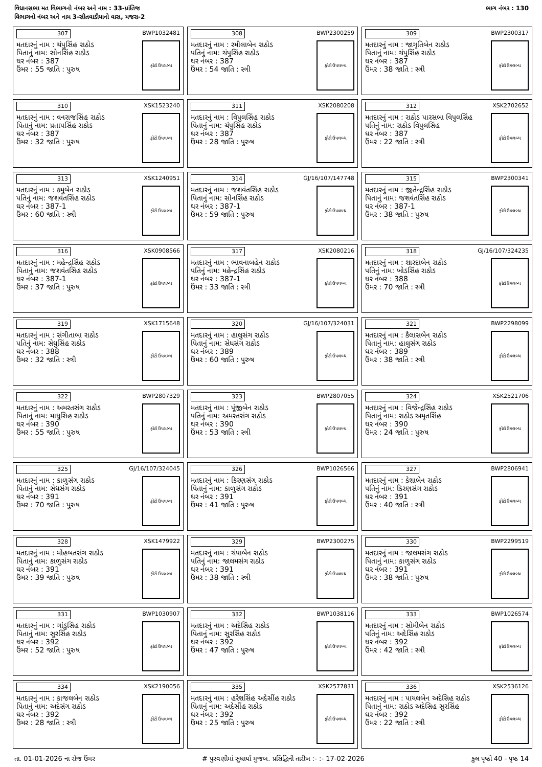વિધાનસભા મત વિભાગનો નંબર અને નામ : 33-પ્રાંતિજ
વિભાગનો નંબર અને નામ 3-સીતવાડીયાનો વાસ, મજરા-2
ભાગ નંબર : 130
307 BWP1032481
મતદારનું નામ : ચંપુસિંહ રાઠોડ
પિતાનું નામ: સોનસિંહ રાઠોડ
ઘર નંબર : 387
ઉંમર : 55 જાતિ : પુરુષ
ફોટો ઉપલબ્ધ
308 BWP2300259
મતદારનું નામ : રમીલાબેન રાઠોડ
પતિનું નામ: ચંપુસિંહ રાઠોડ
ઘર નંબર : 387
ઉંમર : 54 જાતિ : સ્ત્રી
ફોટો ઉપલબ્ધ
309 BWP2300317
મતદારનું નામ : જાગૃતિબેન રાઠોડ
પિતાનું નામ: ચંપુસિંહ રાઠોડ
ઘર નંબર : 387
ઉંમર : 38 જાતિ : સ્ત્રી
ફોટો ઉપલબ્ધ
310 XSK1523240
મતદારનું નામ : વનરાજસિંહ રાઠોડ
પિતાનું નામ: પ્રતાપસિંહ રાઠોડ
ઘર નંબર : 387
ઉંમર : 32 જાતિ : પુરુષ
ફોટો ઉપલબ્ધ
311 XSK2080208
મતદારનું નામ : વિપુલસિંહ રાઠોડ
પિતાનું નામ: ચંપુસિંહ રાઠોડ
ઘર નંબર : 387
ઉંમર : 28 જાતિ : પુરુષ
ફોટો ઉપલબ્ધ
312 XSK2702652
મતદારનું નામ : રાઠોડ પારસબા વિપુલસિંહ
પતિનું નામ: રાઠોડ વિપુલસિંહ
ઘર નંબર : 387
ઉંમર : 22 જાતિ : સ્ત્રી
ફોટો ઉપલબ્ધ
313 XSK1240951
મતદારનું નામ : કમુબેન રાઠોડ
પતિનું નામ: જશવંતસિંહ રાઠોડ
ઘર નંબર : 387-1
ઉંમર : 60 જાતિ : સ્ત્રી
ફોટો ઉપલબ્ધ
314 GJ/16/107/147748
મતદારનું નામ : જશવંતસિંહ રાઠોડ
પિતાનું નામ: સોનસિંહ રાઠોડ
ઘર નંબર : 387-1
ઉંમર : 59 જાતિ : પુરુષ
ફોટો ઉપલબ્ધ
315 BWP2300341
મતદારનું નામ : જીતેન્દ્રસિંહ રાઠોડ
પિતાનું નામ: જશવંતસિંહ રાઠોડ
ઘર નંબર : 387-1
ઉંમર : 38 જાતિ : પુરુષ
ફોટો ઉપલબ્ધ
316 XSK0908566
મતદારનું નામ : મહેન્દ્રસિંહ રાઠોડ
પિતાનું નામ: જશવંતસિંહ રાઠોડ
ઘર નંબર : 387-1
ઉંમર : 37 જાતિ : પુરુષ
ફોટો ઉપલબ્ધ
317 XSK2080216
મતદારનું નામ : ભાવનાબહેન રાઠોડ
પતિનું નામ: મહેન્દ્રસિંહ રાઠોડ
ઘર નંબર : 387-1
ઉંમર : 33 જાતિ : સ્ત્રી
ફોટો ઉપલબ્ધ
318 GJ/16/107/324235
મતદારનું નામ : શારદાબેન રાઠોડ
પતિનું નામ: ખોડસિંહ રાઠોડ
ઘર નંબર : 388
ઉંમર : 70 જાતિ : સ્ત્રી
ફોટો ઉપલબ્ધ
319 XSK1715648
મતદારનું નામ : સંગીતાબા રાઠોડ
પતિનું નામ: સેધુસિંહ રાઠોડ
ઘર નંબર : 388
ઉંમર : 32 જાતિ : સ્ત્રી
ફોટો ઉપલબ્ધ
320 GJ/16/107/324031
મતદારનું નામ : હાલુસંગ રાઠોડ
પિતાનું નામ: સેધસંગ રાઠોડ
ઘર નંબર : 389
ઉંમર : 60 જાતિ : પુરુષ
ફોટો ઉપલબ્ધ
321 BWP2298099
મતદારનું નામ : કૈલાસબેન રાઠોડ
પિતાનું નામ: હાલુસંગ રાઠોડ
ઘર નંબર : 389
ઉંમર : 38 જાતિ : સ્ત્રી
ફોટો ઉપલબ્ધ
322 BWP2807329
મતદારનું નામ : અમરતસંગ રાઠોડ
પિતાનું નામ: માધુસિહ રાઠોડ
ઘર નંબર : 390
ઉંમર : 55 જાતિ : પુરુષ
ફોટો ઉપલબ્ધ
323 BWP2807055
મતદારનું નામ : પૂંજીબેન રાઠોડ
પતિનું નામ: અમરતસંગ રાઠોડ
ઘર નંબર : 390
ઉંમર : 53 જાતિ : સ્ત્રી
ફોટો ઉપલબ્ધ
324 XSK2521706
મતદારનું નામ : વિજેન્દ્રસિંહ રાઠોડ
પિતાનું નામ: રાઠોડ અમૃતસિંહ
ઘર નંબર : 390
ઉંમર : 24 જાતિ : પુરુષ
ફોટો ઉપલબ્ધ
325 GJ/16/107/324045
મતદારનું નામ : કાળુસંગ રાઠોડ
પિતાનું નામ: સેધસંગ રાઠોડ
ઘર નંબર : 391
ઉંમર : 70 જાતિ : પુરુષ
ફોટો ઉપલબ્ધ
326 BWP1026566
મતદારનું નામ : કિરણસંગ રાઠોડ
પિતાનું નામ: કાળુસંગ રાઠોડ
ઘર નંબર : 391
ઉંમર : 41 જાતિ : પુરુષ
ફોટો ઉપલબ્ધ
327 BWP2806941
મતદારનું નામ : કેશાબેન રાઠોડ
પતિનું નામ: કિરણસંગ રાઠોડ
ઘર નંબર : 391
ઉંમર : 40 જાતિ : સ્ત્રી
ફોટો ઉપલબ્ધ
328 XSK1479922
મતદારનું નામ : મોહબતસંગ રાઠોડ
પિતાનું નામ: કાળુસંગ રાઠોડ
ઘર નંબર : 391
ઉંમર : 39 જાતિ : પુરુષ
ફોટો ઉપલબ્ધ
329 BWP2300275
મતદારનું નામ : ચંપાબેન રાઠોડ
પતિનું નામ: જાલમસંગ રાઠોડ
ઘર નંબર : 391
ઉંમર : 38 જાતિ : સ્ત્રી
ફોટો ઉપલબ્ધ
330 BWP2299519
મતદારનું નામ : જાલમસંગ રાઠોડ
પિતાનું નામ: કાળુસંગ રાઠોડ
ઘર નંબર : 391
ઉંમર : 38 જાતિ : પુરુષ
ફોટો ઉપલબ્ધ
331 BWP1030907
મતદારનું નામ : ગાંડુસિંહ રાઠોડ
પિતાનું નામ: સુરસિંહ રાઠોડ
ઘર નંબર : 392
ઉંમર : 52 જાતિ : પુરુષ
ફોટો ઉપલબ્ધ
332 BWP1038116
મતદારનું નામ : અદેસિંહ રાઠોડ
પિતાનું નામ: સુરસિંહ રાઠોડ
ઘર નંબર : 392
ઉંમર : 47 જાતિ : પુરુષ
ફોટો ઉપલબ્ધ
333 BWP1026574
મતદારનું નામ : સોમીબેન રાઠોડ
પતિનું નામ: અદેસિંહ રાઠોડ
ઘર નંબર : 392
ઉંમર : 42 જાતિ : સ્ત્રી
ફોટો ઉપલબ્ધ
334 XSK2190056
મતદારનું નામ : કાજલબેન રાઠોડ
પિતાનું નામ: અદેસંગ રાઠોડ
ઘર નંબર : 392
ઉંમર : 28 જાતિ : સ્ત્રી
ફોટો ઉપલબ્ધ
335 XSK2577831
મતદારનું નામ : હરેશસિંહ અદેસીંહ રાઠોડ
પિતાનું નામ: અદેસીંહ રાઠોડ
ઘર નંબર : 392
ઉંમર : 25 જાતિ : પુરુષ
ફોટો ઉપલબ્ધ
336 XSK2536126
મતદારનું નામ : પાયલબેન અદેસિહ રાઠોડ
પિતાનું નામ: રાઠોડ અદેસિહ સુરસિંહ
ઘર નંબર : 392
ઉંમર : 22 જાતિ : સ્ત્રી
ફોટો ઉપલબ્ધ
તા. 01-01-2026 ના રોજ ઉંમર # પુરવણીમાં સુધાર્યા મુજબ. પ્રસિદ્ધિની તારીખ :- :- 17-02-2026 કુલ પૃષ્ઠો 40 - પૃષ્ઠ 14